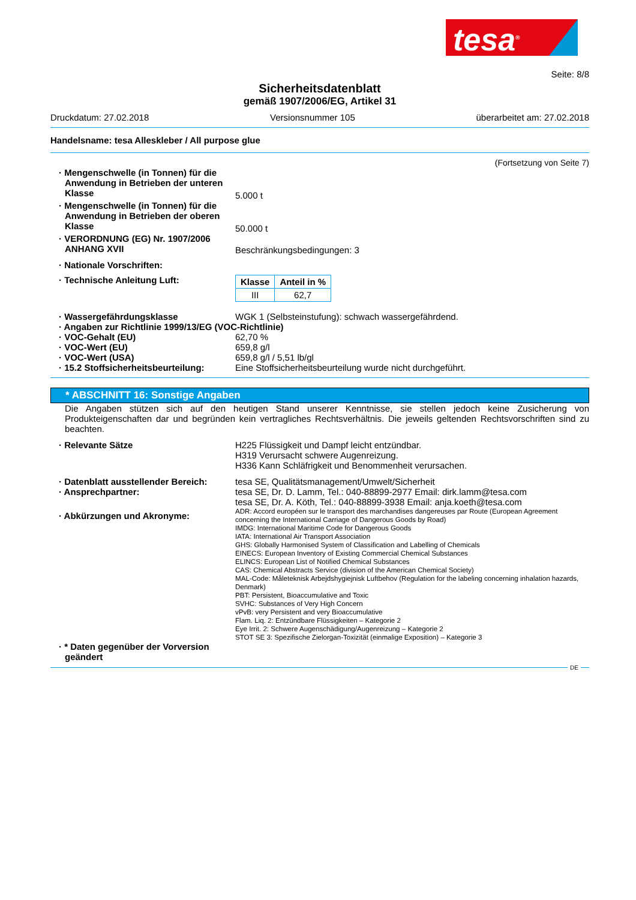tesa<sup>®</sup>
Seite: 8/8
Sicherheitsdatenblatt
gemäß 1907/2006/EG, Artikel 31
Druckdatum: 27.02.2018 Versionsnummer 105 überarbeitet am: 27.02.2018
Handelsname: tesa Alleskleber / All purpose glue
(Fortsetzung von Seite 7)
· Mengenschwelle (in Tonnen) für die Anwendung in Betrieben der unteren Klasse
5.000 t
· Mengenschwelle (in Tonnen) für die Anwendung in Betrieben der oberen Klasse
50.000 t
· VERORDNUNG (EG) Nr. 1907/2006 ANHANG XVII
Beschränkungsbedingungen: 3
· Nationale Vorschriften:
· Technische Anleitung Luft:
| Klasse | Anteil in % |
| --- | --- |
| III | 62,7 |
· Wassergefährdungsklasse WGK 1 (Selbsteinstufung): schwach wassergefährdend.
· Angaben zur Richtlinie 1999/13/EG (VOC-Richtlinie)
· VOC-Gehalt (EU) 62,70 %
· VOC-Wert (EU) 659,8 g/l
· VOC-Wert (USA) 659,8 g/l / 5,51 lb/gl
· 15.2 Stoffsicherheitsbeurteilung:
Eine Stoffsicherheitsbeurteilung wurde nicht durchgeführt.
* ABSCHNITT 16: Sonstige Angaben
Die Angaben stützen sich auf den heutigen Stand unserer Kenntnisse, sie stellen jedoch keine Zusicherung von Produkteigenschaften dar und begründen kein vertragliches Rechtsverhältnis. Die jeweils geltenden Rechtsvorschriften sind zu beachten.
· Relevante Sätze H225 Flüssigkeit und Dampf leicht entzündbar.
H319 Verursacht schwere Augenreizung.
H336 Kann Schläfrigkeit und Benommenheit verursachen.
· Datenblatt ausstellender Bereich:
tesa SE, Qualitätsmanagement/Umwelt/Sicherheit
· Ansprechpartner: tesa SE, Dr. D. Lamm, Tel.: 040-88899-2977 Email: dirk.lamm@tesa.com
tesa SE, Dr. A. Köth, Tel.: 040-88899-3938 Email: anja.koeth@tesa.com
· Abkürzungen und Akronyme:
ADR: Accord européen sur le transport des marchandises dangereuses par Route (European Agreement concerning the International Carriage of Dangerous Goods by Road)
IMDG: International Maritime Code for Dangerous Goods
IATA: International Air Transport Association
GHS: Globally Harmonised System of Classification and Labelling of Chemicals
EINECS: European Inventory of Existing Commercial Chemical Substances
ELINCS: European List of Notified Chemical Substances
CAS: Chemical Abstracts Service (division of the American Chemical Society)
MAL-Code: Måleteknisk Arbejdshygiejnisk Luftbehov (Regulation for the labeling concerning inhalation hazards, Denmark)
PBT: Persistent, Bioaccumulative and Toxic
SVHC: Substances of Very High Concern
vPvB: very Persistent and very Bioaccumulative
Flam. Liq. 2: Entzündbare Flüssigkeiten – Kategorie 2
Eye Irrit. 2: Schwere Augenschädigung/Augenreizung – Kategorie 2
STOT SE 3: Spezifische Zielorgan-Toxizität (einmalige Exposition) – Kategorie 3
· * Daten gegenüber der Vorversion geändert
DE